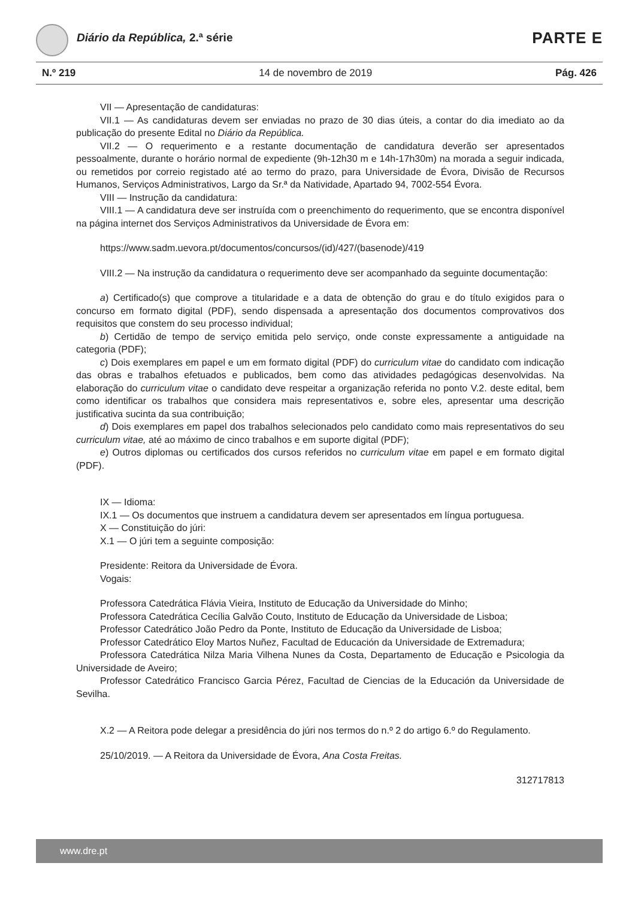Diário da República, 2.ª série PARTE E
N.º 219 14 de novembro de 2019 Pág. 426
VII — Apresentação de candidaturas:
VII.1 — As candidaturas devem ser enviadas no prazo de 30 dias úteis, a contar do dia imediato ao da publicação do presente Edital no Diário da República.
VII.2 — O requerimento e a restante documentação de candidatura deverão ser apresentados pessoalmente, durante o horário normal de expediente (9h-12h30 m e 14h-17h30m) na morada a seguir indicada, ou remetidos por correio registado até ao termo do prazo, para Universidade de Évora, Divisão de Recursos Humanos, Serviços Administrativos, Largo da Sr.ª da Natividade, Apartado 94, 7002-554 Évora.
VIII — Instrução da candidatura:
VIII.1 — A candidatura deve ser instruída com o preenchimento do requerimento, que se encontra disponível na página internet dos Serviços Administrativos da Universidade de Évora em:
https://www.sadm.uevora.pt/documentos/concursos/(id)/427/(basenode)/419
VIII.2 — Na instrução da candidatura o requerimento deve ser acompanhado da seguinte documentação:
a) Certificado(s) que comprove a titularidade e a data de obtenção do grau e do título exigidos para o concurso em formato digital (PDF), sendo dispensada a apresentação dos documentos comprovativos dos requisitos que constem do seu processo individual;
b) Certidão de tempo de serviço emitida pelo serviço, onde conste expressamente a antiguidade na categoria (PDF);
c) Dois exemplares em papel e um em formato digital (PDF) do curriculum vitae do candidato com indicação das obras e trabalhos efetuados e publicados, bem como das atividades pedagógicas desenvolvidas. Na elaboração do curriculum vitae o candidato deve respeitar a organização referida no ponto V.2. deste edital, bem como identificar os trabalhos que considera mais representativos e, sobre eles, apresentar uma descrição justificativa sucinta da sua contribuição;
d) Dois exemplares em papel dos trabalhos selecionados pelo candidato como mais representativos do seu curriculum vitae, até ao máximo de cinco trabalhos e em suporte digital (PDF);
e) Outros diplomas ou certificados dos cursos referidos no curriculum vitae em papel e em formato digital (PDF).
IX — Idioma:
IX.1 — Os documentos que instruem a candidatura devem ser apresentados em língua portuguesa.
X — Constituição do júri:
X.1 — O júri tem a seguinte composição:
Presidente: Reitora da Universidade de Évora.
Vogais:
Professora Catedrática Flávia Vieira, Instituto de Educação da Universidade do Minho;
Professora Catedrática Cecília Galvão Couto, Instituto de Educação da Universidade de Lisboa;
Professor Catedrático João Pedro da Ponte, Instituto de Educação da Universidade de Lisboa;
Professor Catedrático Eloy Martos Nuñez, Facultad de Educación da Universidade de Extremadura;
Professora Catedrática Nilza Maria Vilhena Nunes da Costa, Departamento de Educação e Psicologia da Universidade de Aveiro;
Professor Catedrático Francisco Garcia Pérez, Facultad de Ciencias de la Educación da Universidade de Sevilha.
X.2 — A Reitora pode delegar a presidência do júri nos termos do n.º 2 do artigo 6.º do Regulamento.
25/10/2019. — A Reitora da Universidade de Évora, Ana Costa Freitas.
312717813
www.dre.pt